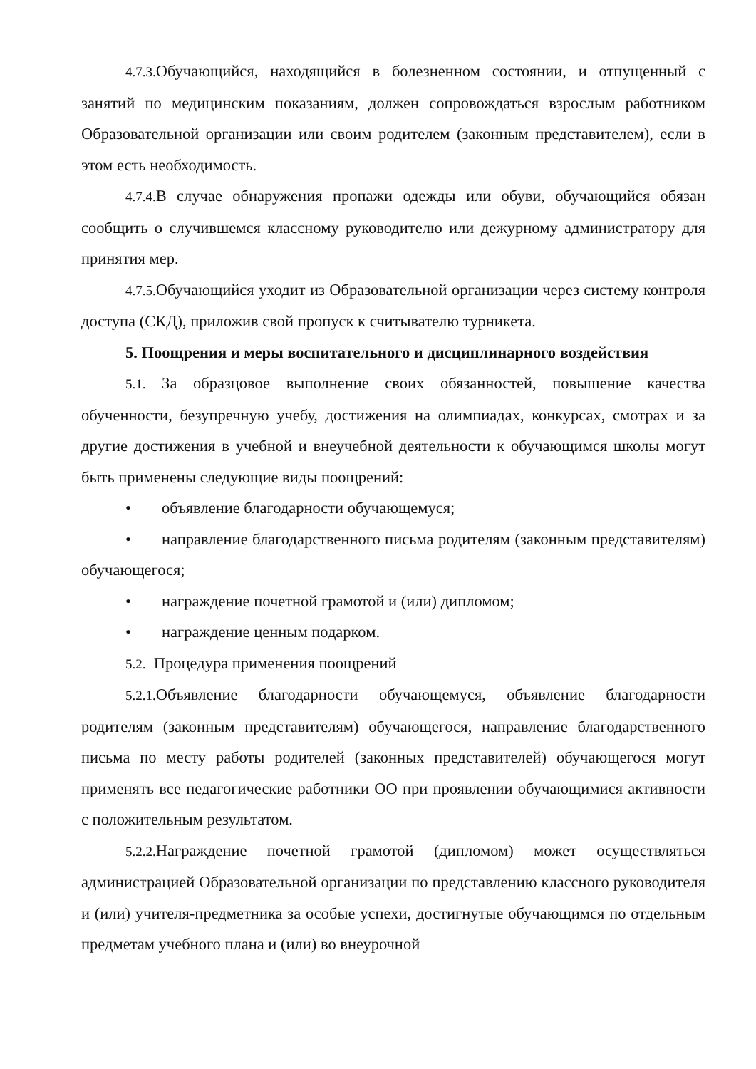4.7.3. Обучающийся, находящийся в болезненном состоянии, и отпущенный с занятий по медицинским показаниям, должен сопровождаться взрослым работником Образовательной организации или своим родителем (законным представителем), если в этом есть необходимость.
4.7.4. В случае обнаружения пропажи одежды или обуви, обучающийся обязан сообщить о случившемся классному руководителю или дежурному администратору для принятия мер.
4.7.5. Обучающийся уходит из Образовательной организации через систему контроля доступа (СКД), приложив свой пропуск к считывателю турникета.
5. Поощрения и меры воспитательного и дисциплинарного воздействия
5.1. За образцовое выполнение своих обязанностей, повышение качества обученности, безупречную учебу, достижения на олимпиадах, конкурсах, смотрах и за другие достижения в учебной и внеучебной деятельности к обучающимся школы могут быть применены следующие виды поощрений:
• объявление благодарности обучающемуся;
• направление благодарственного письма родителям (законным представителям) обучающегося;
• награждение почетной грамотой и (или) дипломом;
• награждение ценным подарком.
5.2. Процедура применения поощрений
5.2.1. Объявление благодарности обучающемуся, объявление благодарности родителям (законным представителям) обучающегося, направление благодарственного письма по месту работы родителей (законных представителей) обучающегося могут применять все педагогические работники ОО при проявлении обучающимися активности с положительным результатом.
5.2.2. Награждение почетной грамотой (дипломом) может осуществляться администрацией Образовательной организации по представлению классного руководителя и (или) учителя-предметника за особые успехи, достигнутые обучающимся по отдельным предметам учебного плана и (или) во внеурочной